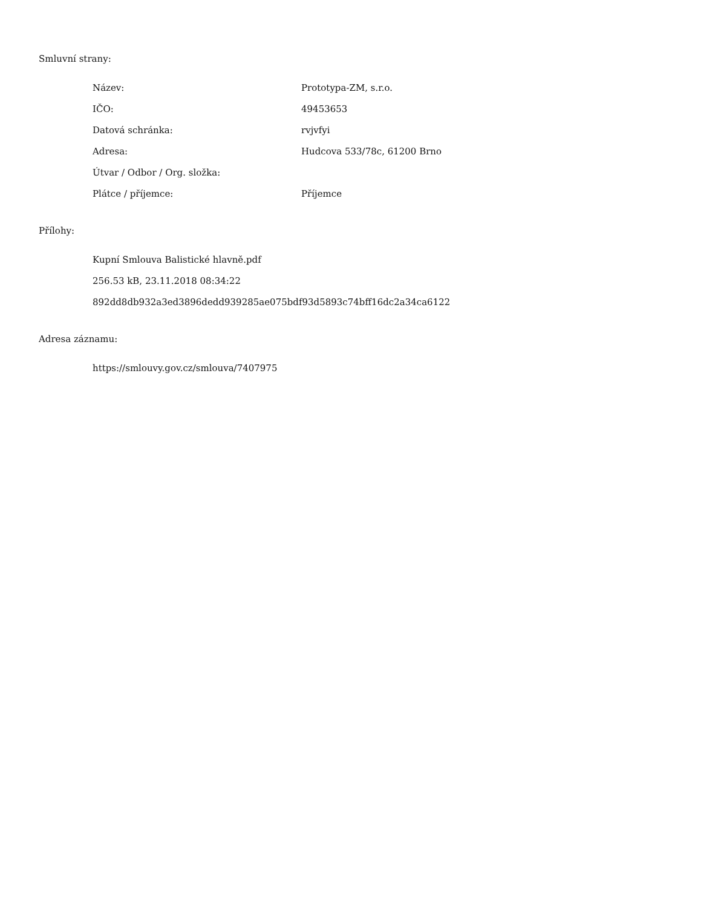Smluvní strany:
| Název: | Prototypa-ZM, s.r.o. |
| IČO: | 49453653 |
| Datová schránka: | rvjvfyi |
| Adresa: | Hudcova 533/78c, 61200 Brno |
| Útvar / Odbor / Org. složka: | |
| Plátce / příjemce: | Příjemce |
Přílohy:
Kupní Smlouva Balistické hlavně.pdf
256.53 kB, 23.11.2018 08:34:22
892dd8db932a3ed3896dedd939285ae075bdf93d5893c74bff16dc2a34ca6122
Adresa záznamu:
https://smlouvy.gov.cz/smlouva/7407975